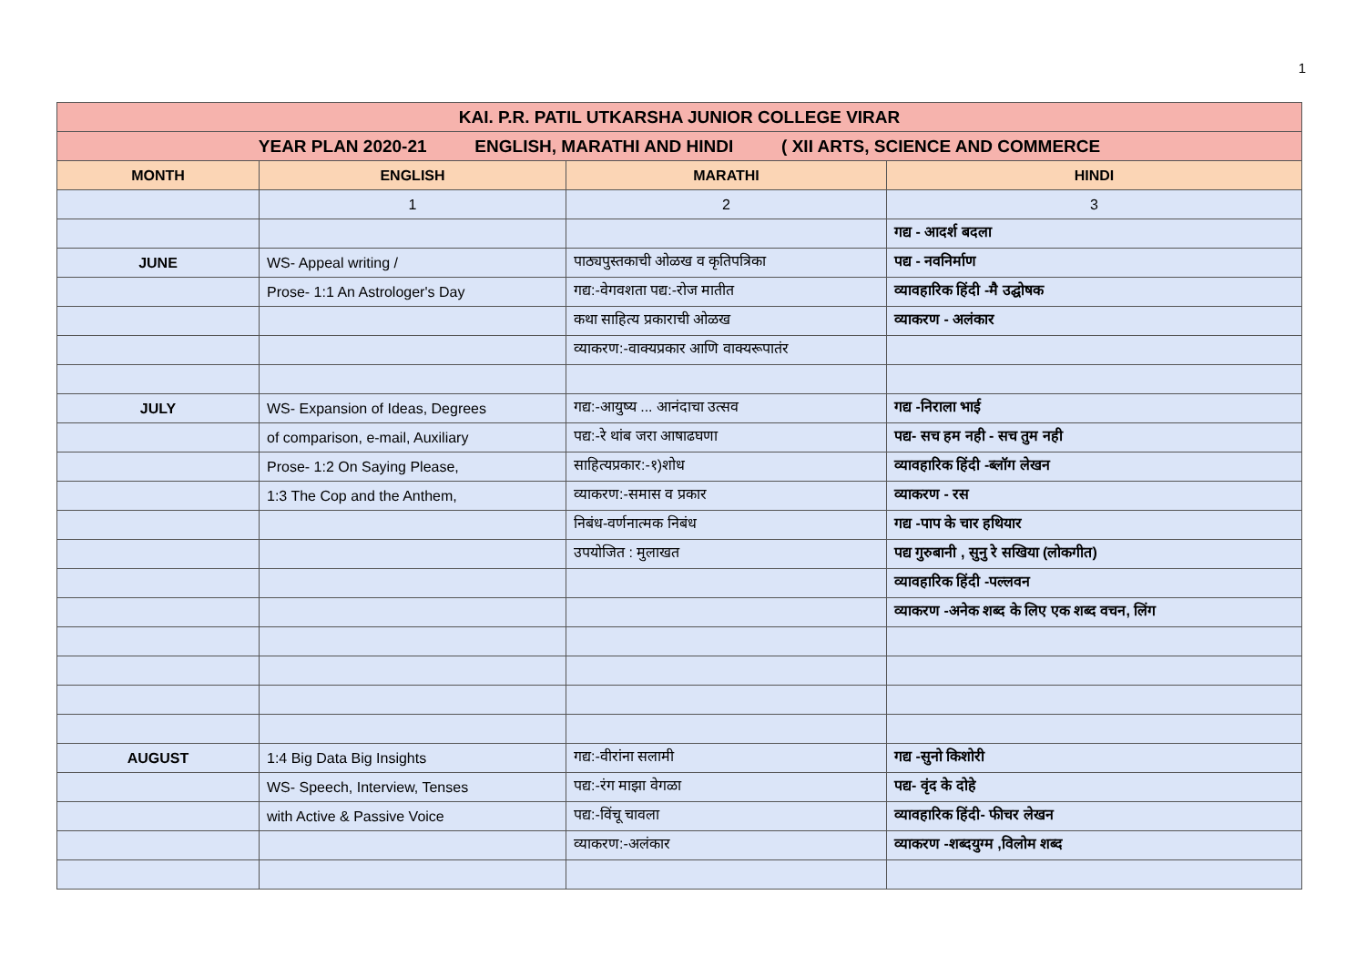1
| KAI. P.R. PATIL UTKARSHA JUNIOR COLLEGE VIRAR | | | |
| YEAR PLAN 2020-21 ENGLISH, MARATHI AND HINDI ( XII ARTS, SCIENCE AND COMMERCE | | | |
| MONTH | ENGLISH | MARATHI | HINDI |
| | 1 | 2 | 3 |
| | | | गद्य - आदर्श बदला |
| JUNE | WS- Appeal writing / | पाठ्यपुस्तकाची ओळख व कृतिपत्रिका | पद्य - नवनिर्माण |
| | Prose- 1:1 An Astrologer's Day | गद्य:-वेगवशता पद्य:-रोज मातीत | व्यावहारिक हिंदी -मै उद्घोषक |
| | | कथा साहित्य प्रकाराची ओळख | व्याकरण - अलंकार |
| | | व्याकरण:-वाक्यप्रकार आणि वाक्यरूपातंर | |
| JULY | WS- Expansion of Ideas, Degrees | गद्य:-आयुष्य ... आनंदाचा उत्सव | गद्य -निराला भाई |
| | of comparison, e-mail, Auxiliary | पद्य:-रे थांब जरा आषाढघणा | पद्य- सच हम नही - सच तुम नही |
| | Prose- 1:2 On Saying Please, | साहित्यप्रकार:-१)शोध | व्यावहारिक हिंदी -ब्लॉग लेखन |
| | 1:3 The Cop and the Anthem, | व्याकरण:-समास व प्रकार | व्याकरण - रस |
| | | निबंध-वर्णनात्मक निबंध | गद्य -पाप के चार हथियार |
| | | उपयोजित : मुलाखत | पद्य गुरुबानी , सुनु रे सखिया (लोकगीत) |
| | | | व्यावहारिक हिंदी -पल्लवन |
| | | | व्याकरण -अनेक शब्द के लिए एक शब्द वचन, लिंग |
| AUGUST | 1:4 Big Data Big Insights | गद्य:-वीरांना सलामी | गद्य -सुनो किशोरी |
| | WS- Speech, Interview, Tenses | पद्य:-रंग माझा वेगळा | पद्य- वृंद के दोहे |
| | with Active & Passive Voice | पद्य:-विंचू चावला | व्यावहारिक हिंदी- फीचर लेखन |
| | | व्याकरण:-अलंकार | व्याकरण -शब्दयुग्म ,विलोम शब्द |